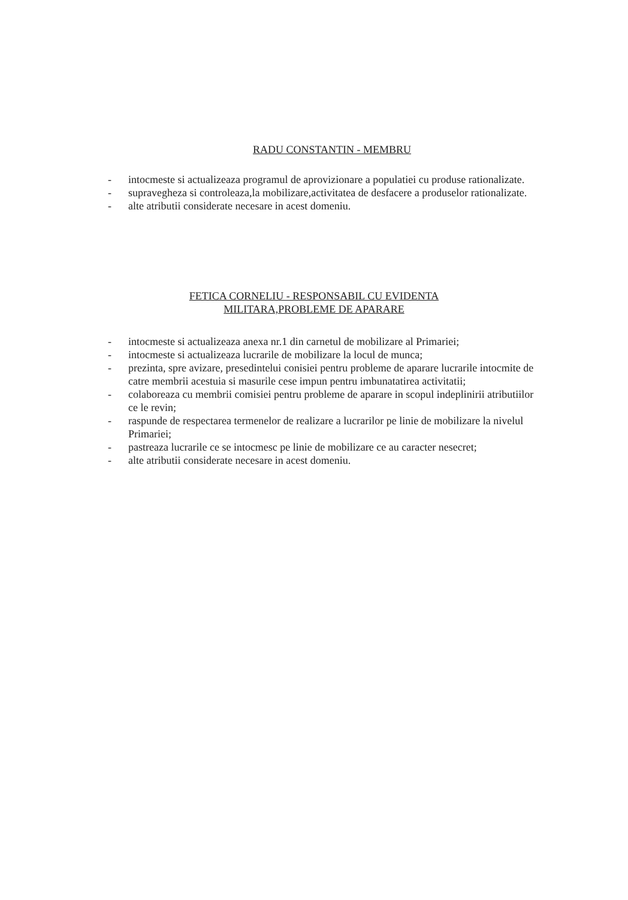RADU CONSTANTIN - MEMBRU
- intocmeste si actualizeaza programul de aprovizionare a populatiei cu produse rationalizate.
- supravegheza si controleaza,la mobilizare,activitatea de desfacere a produselor rationalizate.
- alte atributii considerate necesare in acest domeniu.
FETICA CORNELIU - RESPONSABIL CU EVIDENTA
MILITARA,PROBLEME DE APARARE
- intocmeste si actualizeaza anexa nr.1 din carnetul de mobilizare al Primariei;
- intocmeste si actualizeaza lucrarile de mobilizare la locul de munca;
- prezinta, spre avizare, presedintelui conisiei pentru probleme de aparare lucrarile intocmite de catre membrii acestuia si masurile cese impun pentru imbunatatirea activitatii;
- colaboreaza cu membrii comisiei pentru probleme de aparare in scopul indeplinirii atributiilor ce le revin;
- raspunde de respectarea termenelor de realizare a lucrarilor pe linie de mobilizare la nivelul Primariei;
- pastreaza lucrarile ce se intocmesc pe linie de mobilizare ce au caracter nesecret;
- alte atributii considerate necesare in acest domeniu.